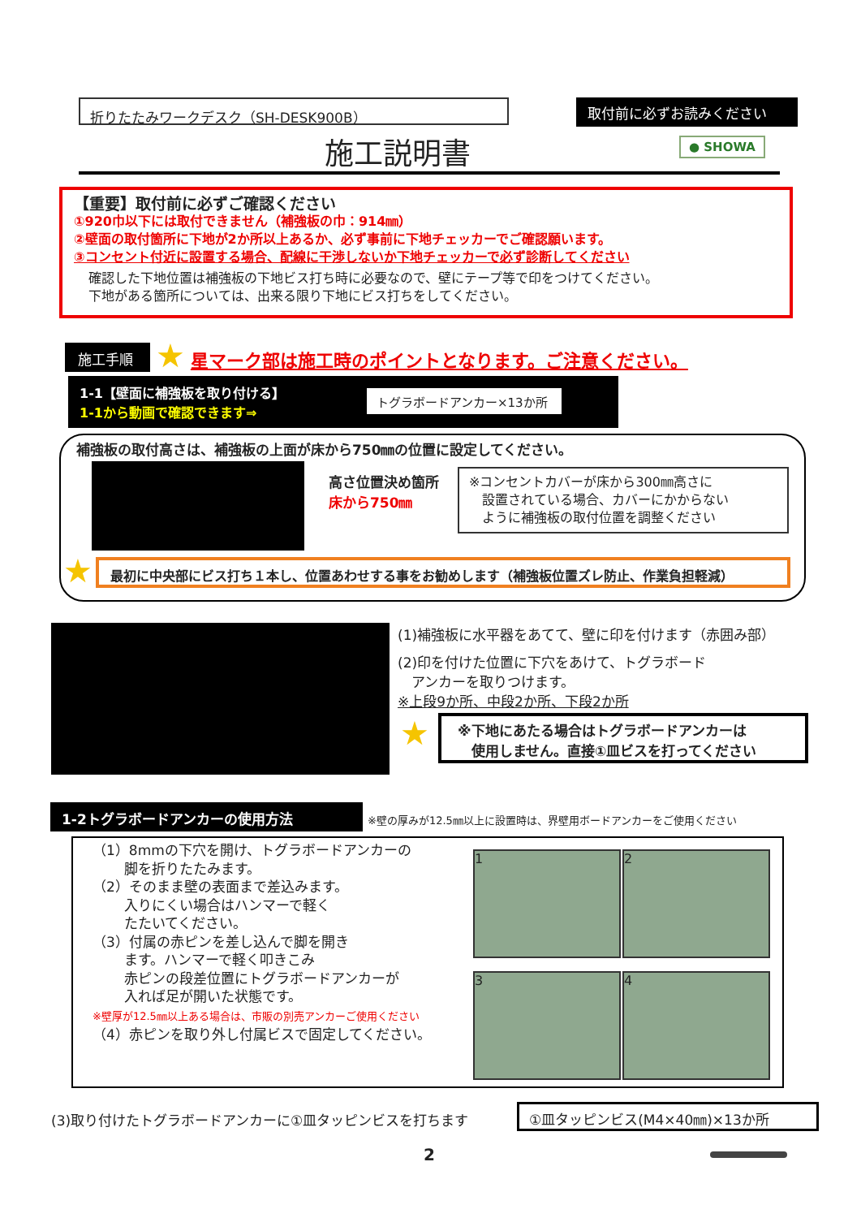折りたたみワークデスク（SH-DESK900B） 取付前に必ずお読みください
施工説明書 ● SHOWA
【重要】取付前に必ずご確認ください
①920巾以下には取付できません（補強板の巾：914㎜）
②壁面の取付箇所に下地が2か所以上あるか、必ず事前に下地チェッカーでご確認願います。
③コンセント付近に設置する場合、配線に干渉しないか下地チェッカーで必ず診断してください
確認した下地位置は補強板の下地ビス打ち時に必要なので、壁にテープ等で印をつけてください。
下地がある箇所については、出来る限り下地にビス打ちをしてください。
施工手順
★ 星マーク部は施工時のポイントとなります。ご注意ください。
1-1【壁面に補強板を取り付ける】
1-1から動画で確認できます⇒
トグラボードアンカー×13か所
補強板の取付高さは、補強板の上面が床から750㎜の位置に設定してください。
高さ位置決め箇所
床から750㎜
※コンセントカバーが床から300㎜高さに
　設置されている場合、カバーにかからない
　ように補強板の取付位置を調整ください
★ 最初に中央部にビス打ち１本し、位置あわせする事をお勧めします（補強板位置ズレ防止、作業負担軽減）
(1)補強板に水平器をあてて、壁に印を付けます（赤囲み部）
(2)印を付けた位置に下穴をあけて、トグラボード
　アンカーを取りつけます。
※上段9か所、中段2か所、下段2か所
★
※下地にあたる場合はトグラボードアンカーは
　使用しません。直接①皿ビスを打ってください
1-2トグラボードアンカーの使用方法
※壁の厚みが12.5㎜以上に設置時は、界壁用ボードアンカーをご使用ください
（1）8mmの下穴を開け、トグラボードアンカーの
　　 脚を折りたたみます。
（2）そのまま壁の表面まで差込みます。
　　 入りにくい場合はハンマーで軽く
　　 たたいてください。
（3）付属の赤ピンを差し込んで脚を開き
　　 ます。ハンマーで軽く叩きこみ
　　 赤ピンの段差位置にトグラボードアンカーが
　　 入れば足が開いた状態です。
※壁厚が12.5㎜以上ある場合は、市販の別売アンカーご使用ください
（4）赤ピンを取り外し付属ビスで固定してください。
1 2
3 4
(3)取り付けたトグラボードアンカーに①皿タッピンビスを打ちます
①皿タッピンビス(M4×40㎜)×13か所
2